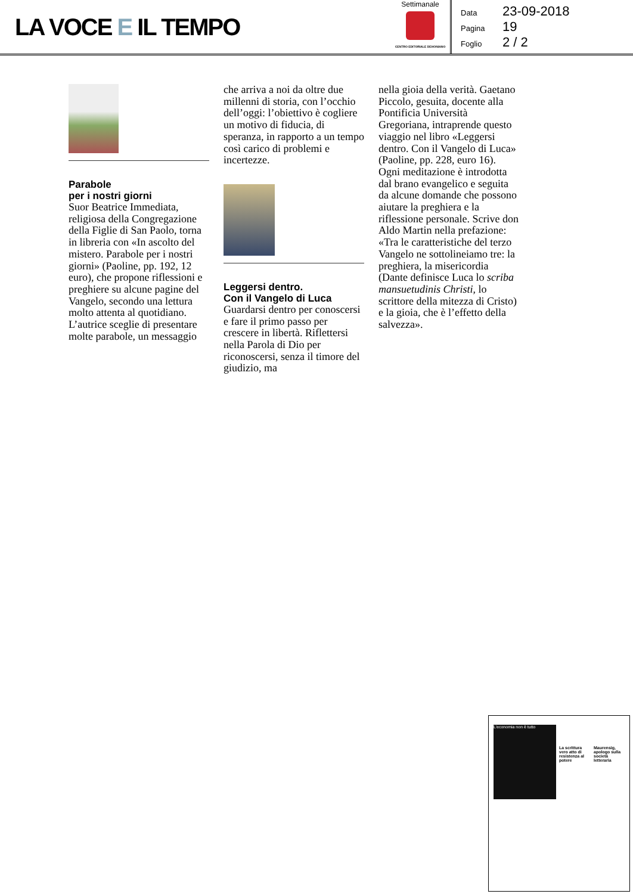LA VOCE E IL TEMPO
Settimanale
CENTRO EDITORIALE DEHONIANO
Data 23-09-2018
Pagina 19
Foglio 2 / 2
Parabole
per i nostri giorni
Suor Beatrice Immediata, religiosa della Congregazione della Figlie di San Paolo, torna in libreria con «In ascolto del mistero. Parabole per i nostri giorni» (Paoline, pp. 192, 12 euro), che propone riflessioni e preghiere su alcune pagine del Vangelo, secondo una lettura molto attenta al quotidiano. L’autrice sceglie di presentare molte parabole, un messaggio
che arriva a noi da oltre due millenni di storia, con l’occhio dell’oggi: l’obiettivo è cogliere un motivo di fiducia, di speranza, in rapporto a un tempo così carico di problemi e incertezze.
Leggersi dentro.
Con il Vangelo di Luca
Guardarsi dentro per conoscersi e fare il primo passo per crescere in libertà. Riflettersi nella Parola di Dio per riconoscersi, senza il timore del giudizio, ma
nella gioia della verità. Gaetano Piccolo, gesuita, docente alla Pontificia Università Gregoriana, intraprende questo viaggio nel libro «Leggersi dentro. Con il Vangelo di Luca» (Paoline, pp. 228, euro 16). Ogni meditazione è introdotta dal brano evangelico e seguita da alcune domande che possono aiutare la preghiera e la riflessione personale. Scrive don Aldo Martin nella prefazione: «Tra le caratteristiche del terzo Vangelo ne sottolineiamo tre: la preghiera, la misericordia (Dante definisce Luca lo scriba mansuetudinis Christi, lo scrittore della mitezza di Cristo) e la gioia, che è l’effetto della salvezza».
L’economia non è tutto
La scrittura vero atto di resistenza al potere
Maurensig, apologo sulla società letteraria